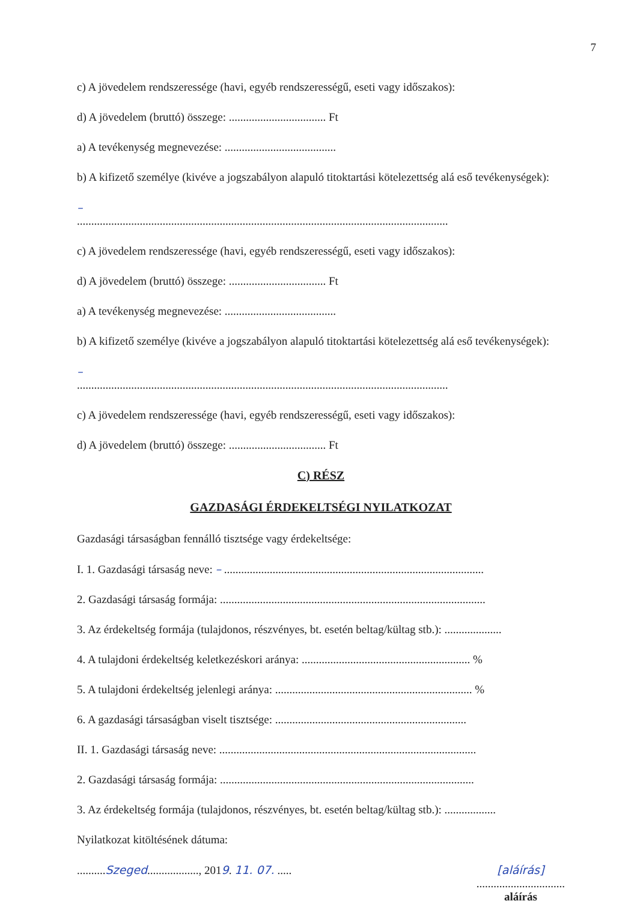7
c) A jövedelem rendszeressége (havi, egyéb rendszerességű, eseti vagy időszakos):
d) A jövedelem (bruttó) összege: .................................. Ft
a) A tevékenység megnevezése: .......................................
b) A kifizető személye (kivéve a jogszabályon alapuló titoktartási kötelezettség alá eső tevékenységek):
–
..................................................................................................................................
c) A jövedelem rendszeressége (havi, egyéb rendszerességű, eseti vagy időszakos):
d) A jövedelem (bruttó) összege: .................................. Ft
a) A tevékenység megnevezése: .......................................
b) A kifizető személye (kivéve a jogszabályon alapuló titoktartási kötelezettség alá eső tevékenységek):
–
..................................................................................................................................
c) A jövedelem rendszeressége (havi, egyéb rendszerességű, eseti vagy időszakos):
d) A jövedelem (bruttó) összege: .................................. Ft
C) RÉSZ
GAZDASÁGI ÉRDEKELTSÉGI NYILATKOZAT
Gazdasági társaságban fennálló tisztsége vagy érdekeltsége:
I. 1. Gazdasági társaság neve: – ...........................................................................................
2. Gazdasági társaság formája: .............................................................................................
3. Az érdekeltség formája (tulajdonos, részvényes, bt. esetén beltag/kültag stb.): ....................
4. A tulajdoni érdekeltség keletkezéskori aránya: ........................................................... %
5. A tulajdoni érdekeltség jelenlegi aránya: ..................................................................... %
6. A gazdasági társaságban viselt tisztsége: ...................................................................
II. 1. Gazdasági társaság neve: ..........................................................................................
2. Gazdasági társaság formája: .........................................................................................
3. Az érdekeltség formája (tulajdonos, részvényes, bt. esetén beltag/kültag stb.): ..................
Nyilatkozat kitöltésének dátuma:
..........Szeged.................., 2019. 11. 07. .....
[aláírás]
...............................
aláírás